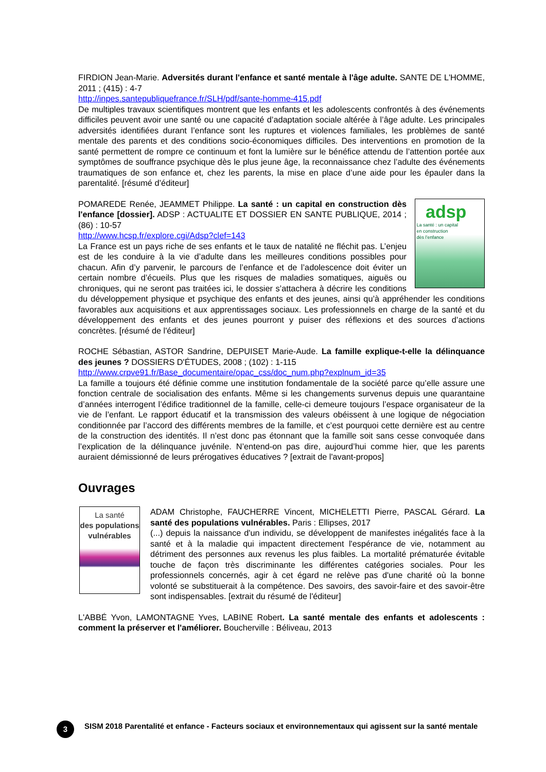FIRDION Jean-Marie. Adversités durant l'enfance et santé mentale à l'âge adulte. SANTE DE L'HOMME, 2011 ; (415) : 4-7
http://inpes.santepubliquefrance.fr/SLH/pdf/sante-homme-415.pdf
De multiples travaux scientifiques montrent que les enfants et les adolescents confrontés à des événements difficiles peuvent avoir une santé ou une capacité d’adaptation sociale altérée à l’âge adulte. Les principales adversités identifiées durant l’enfance sont les ruptures et violences familiales, les problèmes de santé mentale des parents et des conditions socio-économiques difficiles. Des interventions en promotion de la santé permettent de rompre ce continuum et font la lumière sur le bénéfice attendu de l’attention portée aux symptômes de souffrance psychique dès le plus jeune âge, la reconnaissance chez l’adulte des événements traumatiques de son enfance et, chez les parents, la mise en place d’une aide pour les épauler dans la parentalité. [résumé d’éditeur]
adsp
La santé : un capital
en construction
dès l’enfance POMAREDE Renée, JEAMMET Philippe. La santé : un capital en construction dès l'enfance [dossier]. ADSP : ACTUALITE ET DOSSIER EN SANTE PUBLIQUE, 2014 ; (86) : 10-57
http://www.hcsp.fr/explore.cgi/Adsp?clef=143
La France est un pays riche de ses enfants et le taux de natalité ne fléchit pas. L’enjeu est de les conduire à la vie d’adulte dans les meilleures conditions possibles pour chacun. Afin d’y parvenir, le parcours de l’enfance et de l’adolescence doit éviter un certain nombre d’écueils. Plus que les risques de maladies somatiques, aiguës ou chroniques, qui ne seront pas traitées ici, le dossier s’attachera à décrire les conditions du développement physique et psychique des enfants et des jeunes, ainsi qu’à appréhender les conditions favorables aux acquisitions et aux apprentissages sociaux. Les professionnels en charge de la santé et du développement des enfants et des jeunes pourront y puiser des réflexions et des sources d’actions concrètes. [résumé de l'éditeur]
ROCHE Sébastian, ASTOR Sandrine, DEPUISET Marie-Aude. La famille explique-t-elle la délinquance des jeunes ? DOSSIERS D'ÉTUDES, 2008 ; (102) : 1-115
http://www.crpve91.fr/Base_documentaire/opac_css/doc_num.php?explnum_id=35
La famille a toujours été définie comme une institution fondamentale de la société parce qu’elle assure une fonction centrale de socialisation des enfants. Même si les changements survenus depuis une quarantaine d’années interrogent l’édifice traditionnel de la famille, celle-ci demeure toujours l’espace organisateur de la vie de l’enfant. Le rapport éducatif et la transmission des valeurs obéissent à une logique de négociation conditionnée par l’accord des différents membres de la famille, et c’est pourquoi cette dernière est au centre de la construction des identités. Il n’est donc pas étonnant que la famille soit sans cesse convoquée dans l’explication de la délinquance juvénile. N’entend-on pas dire, aujourd’hui comme hier, que les parents auraient démissionné de leurs prérogatives éducatives ? [extrait de l'avant-propos]
Ouvrages
La santé
des populations vulnérables ADAM Christophe, FAUCHERRE Vincent, MICHELETTI Pierre, PASCAL Gérard. La santé des populations vulnérables. Paris : Ellipses, 2017
(...) depuis la naissance d'un individu, se développent de manifestes inégalités face à la santé et à la maladie qui impactent directement l'espérance de vie, notamment au détriment des personnes aux revenus les plus faibles. La mortalité prématurée évitable touche de façon très discriminante les différentes catégories sociales. Pour les professionnels concernés, agir à cet égard ne relève pas d'une charité où la bonne volonté se substituerait à la compétence. Des savoirs, des savoir-faire et des savoir-être sont indispensables. [extrait du résumé de l'éditeur]
L'ABBÉ Yvon, LAMONTAGNE Yves, LABINE Robert. La santé mentale des enfants et adolescents : comment la préserver et l'améliorer. Boucherville : Béliveau, 2013
3
SISM 2018 Parentalité et enfance - Facteurs sociaux et environnementaux qui agissent sur la santé mentale